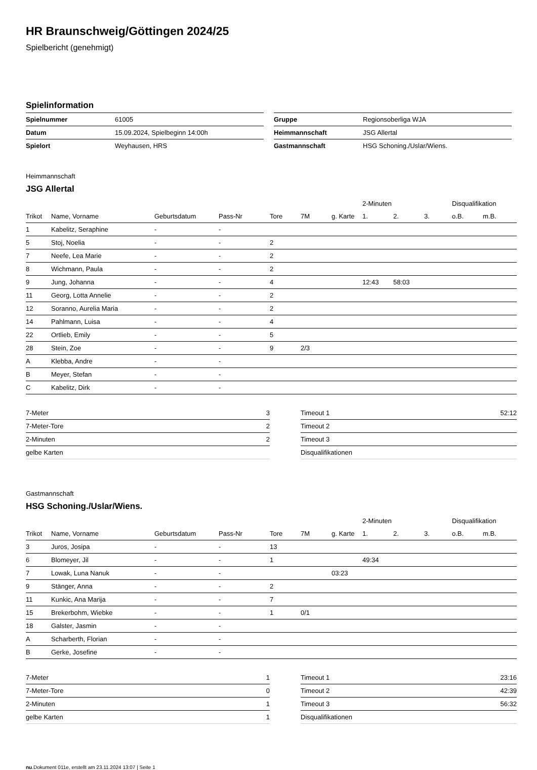HR Braunschweig/Göttingen 2024/25
Spielbericht (genehmigt)
Spielinformation
| Spielnummer | 61005 |
| Datum | 15.09.2024, Spielbeginn 14:00h |
| Spielort | Weyhausen, HRS |
| Gruppe | Regionsoberliga WJA |
| Heimmannschaft | JSG Allertal |
| Gastmannschaft | HSG Schoning./Uslar/Wiens. |
Heimmannschaft
JSG Allertal
| | | | | | | | 2-Minuten | | | Disqualifikation | |
| --- | --- | --- | --- | --- | --- | --- | --- | --- | --- | --- | --- |
| Trikot | Name, Vorname | Geburtsdatum | Pass-Nr | Tore | 7M | g. Karte | 1. | 2. | 3. | o.B. | m.B. |
| 1 | Kabelitz, Seraphine | - | - | | | | | | | | |
| 5 | Stoj, Noelia | - | - | 2 | | | | | | | |
| 7 | Neefe, Lea Marie | - | - | 2 | | | | | | | |
| 8 | Wichmann, Paula | - | - | 2 | | | | | | | |
| 9 | Jung, Johanna | - | - | 4 | | | 12:43 | 58:03 | | | |
| 11 | Georg, Lotta Annelie | - | - | 2 | | | | | | | |
| 12 | Soranno, Aurelia Maria | - | - | 2 | | | | | | | |
| 14 | Pahlmann, Luisa | - | - | 4 | | | | | | | |
| 22 | Ortlieb, Emily | - | - | 5 | | | | | | | |
| 28 | Stein, Zoe | - | - | 9 | 2/3 | | | | | | |
| A | Klebba, Andre | - | - | | | | | | | | |
| B | Meyer, Stefan | - | - | | | | | | | | |
| C | Kabelitz, Dirk | - | - | | | | | | | | |
| 7-Meter | 3 |
| 7-Meter-Tore | 2 |
| 2-Minuten | 2 |
| gelbe Karten | |
| Timeout 1 | 52:12 |
| Timeout 2 | |
| Timeout 3 | |
| Disqualifikationen | |
Gastmannschaft
HSG Schoning./Uslar/Wiens.
| | | | | | | | 2-Minuten | | | Disqualifikation | |
| --- | --- | --- | --- | --- | --- | --- | --- | --- | --- | --- | --- |
| Trikot | Name, Vorname | Geburtsdatum | Pass-Nr | Tore | 7M | g. Karte | 1. | 2. | 3. | o.B. | m.B. |
| 3 | Juros, Josipa | - | - | 13 | | | | | | | |
| 6 | Blomeyer, Jil | - | - | 1 | | | 49:34 | | | | |
| 7 | Lowak, Luna Nanuk | - | - | | | 03:23 | | | | | |
| 9 | Stänger, Anna | - | - | 2 | | | | | | | |
| 11 | Kunkic, Ana Marija | - | - | 7 | | | | | | | |
| 15 | Brekerbohm, Wiebke | - | - | 1 | 0/1 | | | | | | |
| 18 | Galster, Jasmin | - | - | | | | | | | | |
| A | Scharberth, Florian | - | - | | | | | | | | |
| B | Gerke, Josefine | - | - | | | | | | | | |
| 7-Meter | 1 |
| 7-Meter-Tore | 0 |
| 2-Minuten | 1 |
| gelbe Karten | 1 |
| Timeout 1 | 23:16 |
| Timeout 2 | 42:39 |
| Timeout 3 | 56:32 |
| Disqualifikationen | |
nu.Dokument 011e, erstellt am 23.11.2024 13:07 | Seite 1